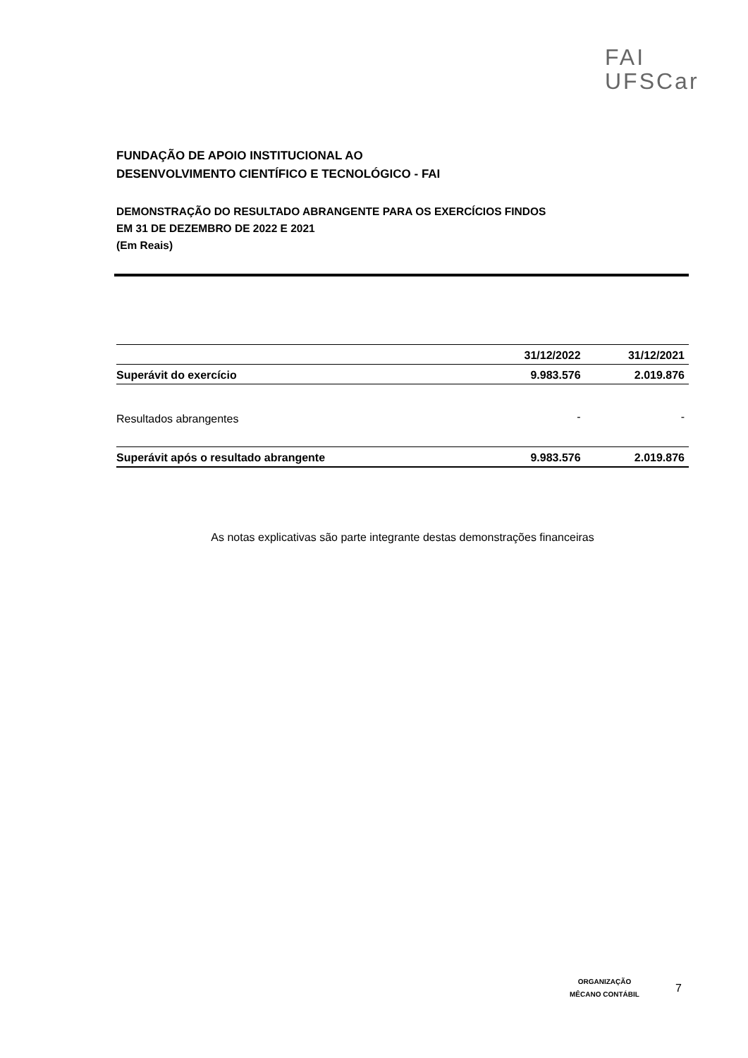FAI
UFSCar
FUNDAÇÃO DE APOIO INSTITUCIONAL AO
DESENVOLVIMENTO CIENTÍFICO E TECNOLÓGICO - FAI
DEMONSTRAÇÃO DO RESULTADO ABRANGENTE PARA OS EXERCÍCIOS FINDOS
EM 31 DE DEZEMBRO DE 2022 E 2021
(Em Reais)
| | 31/12/2022 | 31/12/2021 |
| --- | --- | --- |
| Superávit do exercício | 9.983.576 | 2.019.876 |
| Resultados abrangentes | - | - |
| Superávit após o resultado abrangente | 9.983.576 | 2.019.876 |
As notas explicativas são parte integrante destas demonstrações financeiras
ORGANIZAÇÃO
MÊCANO CONTÁBIL
7